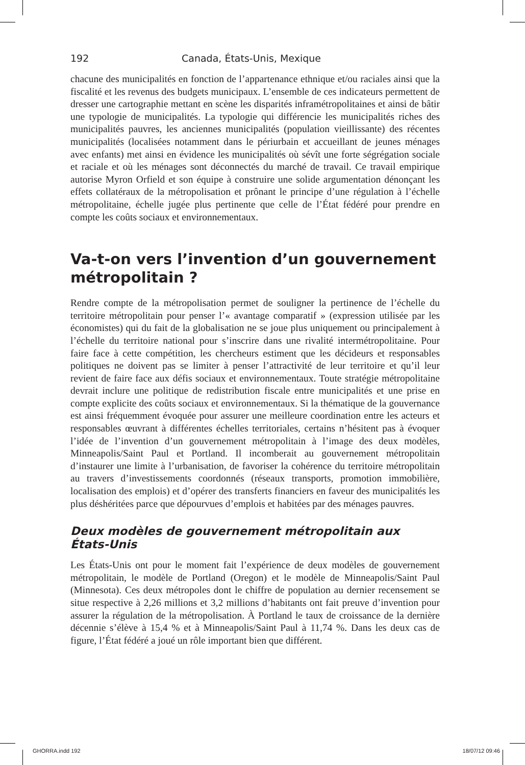192 Canada, États-Unis, Mexique
chacune des municipalités en fonction de l’appartenance ethnique et/ou raciales ainsi que la fiscalité et les revenus des budgets municipaux. L’ensemble de ces indicateurs permettent de dresser une cartographie mettant en scène les disparités inframétropolitaines et ainsi de bâtir une typologie de municipalités. La typologie qui différencie les municipalités riches des municipalités pauvres, les anciennes municipalités (population vieillissante) des récentes municipalités (localisées notamment dans le périurbain et accueillant de jeunes ménages avec enfants) met ainsi en évidence les municipalités où sévît une forte ségrégation sociale et raciale et où les ménages sont déconnectés du marché de travail. Ce travail empirique autorise Myron Orfield et son équipe à construire une solide argumentation dénonçant les effets collatéraux de la métropolisation et prônant le principe d’une régulation à l’échelle métropolitaine, échelle jugée plus pertinente que celle de l’État fédéré pour prendre en compte les coûts sociaux et environnementaux.
Va-t-on vers l’invention d’un gouvernement métropolitain ?
Rendre compte de la métropolisation permet de souligner la pertinence de l’échelle du territoire métropolitain pour penser l’« avantage comparatif » (expression utilisée par les économistes) qui du fait de la globalisation ne se joue plus uniquement ou principalement à l’échelle du territoire national pour s’inscrire dans une rivalité intermétropolitaine. Pour faire face à cette compétition, les chercheurs estiment que les décideurs et responsables politiques ne doivent pas se limiter à penser l’attractivité de leur territoire et qu’il leur revient de faire face aux défis sociaux et environnementaux. Toute stratégie métropolitaine devrait inclure une politique de redistribution fiscale entre municipalités et une prise en compte explicite des coûts sociaux et environnementaux. Si la thématique de la gouvernance est ainsi fréquemment évoquée pour assurer une meilleure coordination entre les acteurs et responsables œuvrant à différentes échelles territoriales, certains n’hésitent pas à évoquer l’idée de l’invention d’un gouvernement métropolitain à l’image des deux modèles, Minneapolis/Saint Paul et Portland. Il incomberait au gouvernement métropolitain d’instaurer une limite à l’urbanisation, de favoriser la cohérence du territoire métropolitain au travers d’investissements coordonnés (réseaux transports, promotion immobilière, localisation des emplois) et d’opérer des transferts financiers en faveur des municipalités les plus déshéritées parce que dépourvues d’emplois et habitées par des ménages pauvres.
Deux modèles de gouvernement métropolitain aux États-Unis
Les États-Unis ont pour le moment fait l’expérience de deux modèles de gouvernement métropolitain, le modèle de Portland (Oregon) et le modèle de Minneapolis/Saint Paul (Minnesota). Ces deux métropoles dont le chiffre de population au dernier recensement se situe respective à 2,26 millions et 3,2 millions d’habitants ont fait preuve d’invention pour assurer la régulation de la métropolisation. À Portland le taux de croissance de la dernière décennie s’élève à 15,4 % et à Minneapolis/Saint Paul à 11,74 %. Dans les deux cas de figure, l’État fédéré a joué un rôle important bien que différent.
GHORRA.indd 192 18/07/12 09:46